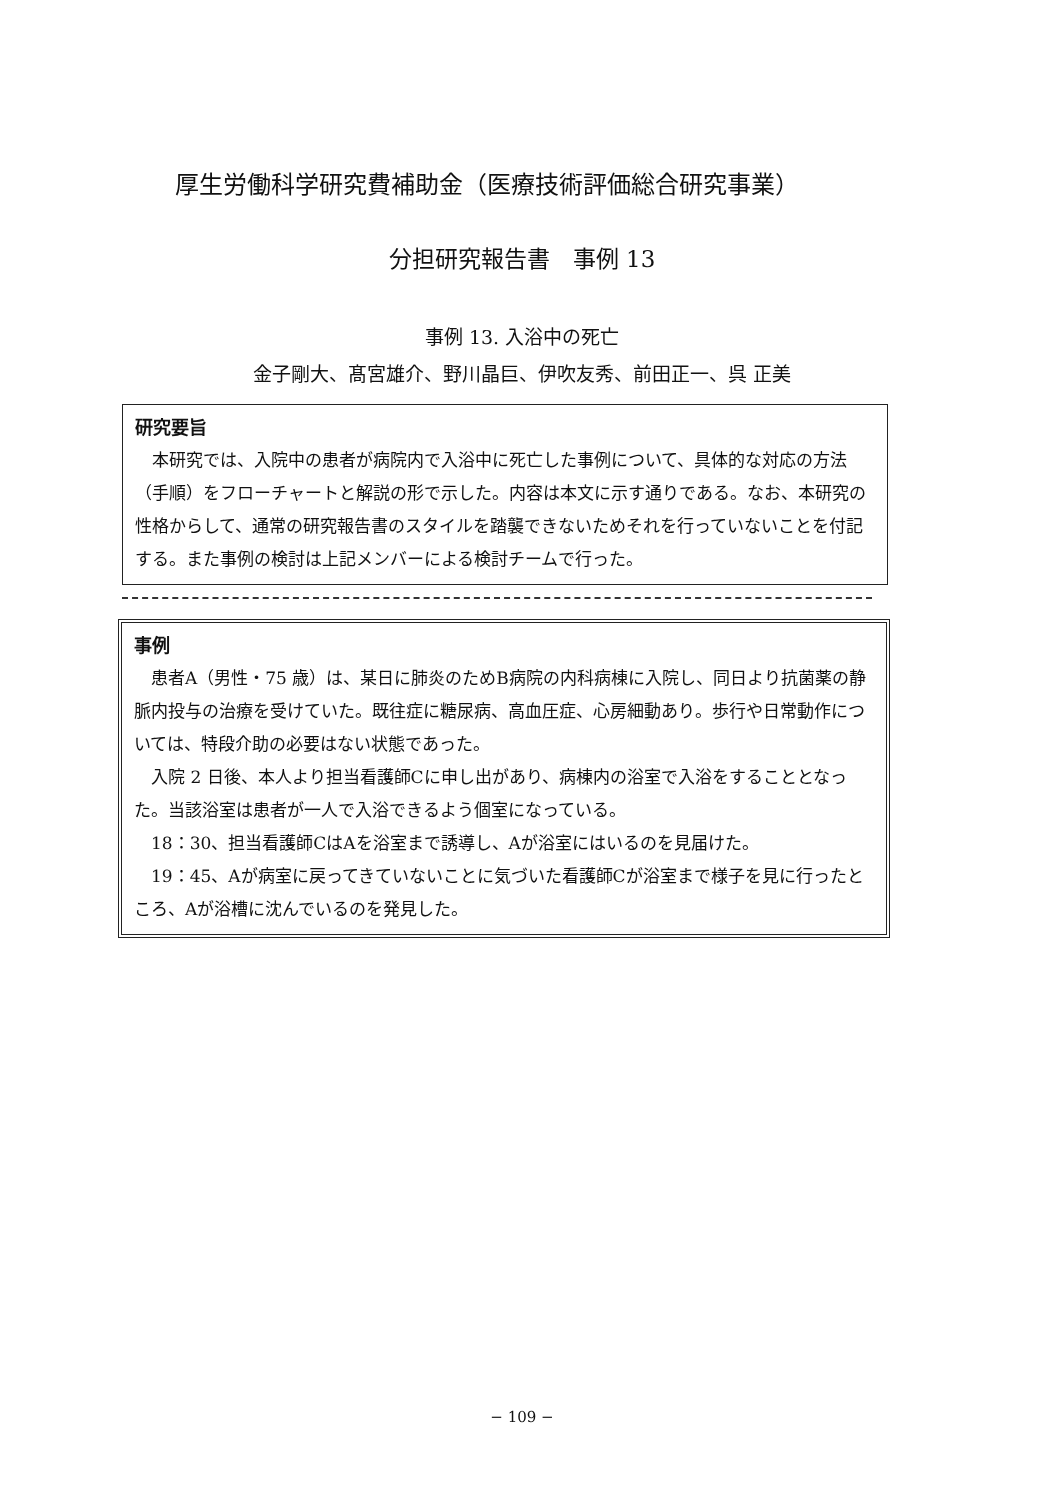厚生労働科学研究費補助金（医療技術評価総合研究事業）
分担研究報告書　事例 13
事例 13. 入浴中の死亡
金子剛大、髙宮雄介、野川晶巨、伊吹友秀、前田正一、呉 正美
研究要旨
本研究では、入院中の患者が病院内で入浴中に死亡した事例について、具体的な対応の方法（手順）をフローチャートと解説の形で示した。内容は本文に示す通りである。なお、本研究の性格からして、通常の研究報告書のスタイルを踏襲できないためそれを行っていないことを付記する。また事例の検討は上記メンバーによる検討チームで行った。
事例
患者A（男性・75 歳）は、某日に肺炎のためB病院の内科病棟に入院し、同日より抗菌薬の静脈内投与の治療を受けていた。既往症に糖尿病、高血圧症、心房細動あり。歩行や日常動作については、特段介助の必要はない状態であった。
入院 2 日後、本人より担当看護師Cに申し出があり、病棟内の浴室で入浴をすることとなった。当該浴室は患者が一人で入浴できるよう個室になっている。
18：30、担当看護師CはAを浴室まで誘導し、Aが浴室にはいるのを見届けた。
19：45、Aが病室に戻ってきていないことに気づいた看護師Cが浴室まで様子を見に行ったところ、Aが浴槽に沈んでいるのを発見した。
− 109 −